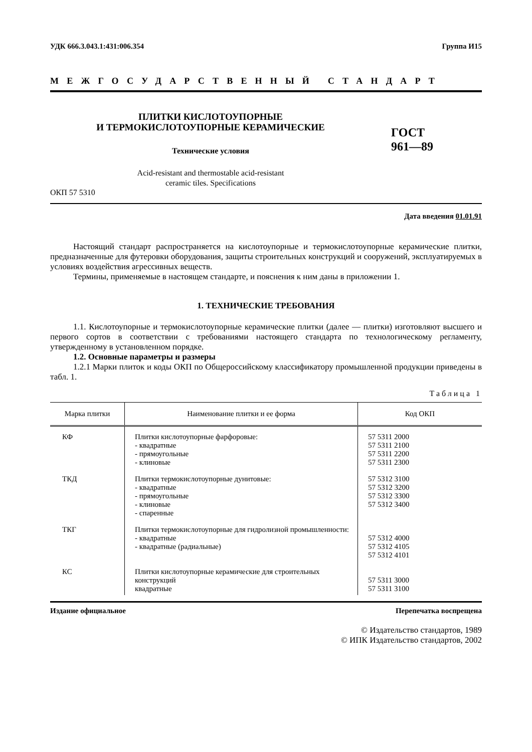УДК 666.3.043.1:431:006.354 Группа И15
МЕЖГОСУДАРСТВЕННЫЙ СТАНДАРТ
ПЛИТКИ КИСЛОТОУПОРНЫЕ
И ТЕРМОКИСЛОТОУПОРНЫЕ КЕРАМИЧЕСКИЕ
Технические условия
ГОСТ
961—89
Acid-resistant and thermostable acid-resistant
ceramic tiles. Specifications
ОКП 57 5310
Дата введения 01.01.91
Настоящий стандарт распространяется на кислотоупорные и термокислотоупорные керамические плитки, предназначенные для футеровки оборудования, защиты строительных конструкций и сооружений, эксплуатируемых в условиях воздействия агрессивных веществ.
Термины, применяемые в настоящем стандарте, и пояснения к ним даны в приложении 1.
1. ТЕХНИЧЕСКИЕ ТРЕБОВАНИЯ
1.1. Кислотоупорные и термокислотоупорные керамические плитки (далее — плитки) изготовляют высшего и первого сортов в соответствии с требованиями настоящего стандарта по технологическому регламенту, утвержденному в установленном порядке.
1.2. Основные параметры и размеры
1.2.1 Марки плиток и коды ОКП по Общероссийскому классификатору промышленной продукции приведены в табл. 1.
Таблица 1
| Марка плитки | Наименование плитки и ее форма | Код ОКП |
| --- | --- | --- |
| КФ | Плитки кислотоупорные фарфоровые: - квадратные - прямоугольные - клиновые | 57 5311 2000 57 5311 2100 57 5311 2200 57 5311 2300 |
| ТКД | Плитки термокислотоупорные дунитовые: - квадратные - прямоугольные - клиновые - спаренные | 57 5312 3100 57 5312 3200 57 5312 3300 57 5312 3400 |
| ТКГ | Плитки термокислотоупорные для гидролизной промышленности: - квадратные - квадратные (радиальные) | 57 5312 4000 57 5312 4105 57 5312 4101 |
| КС | Плитки кислотоупорные керамические для строительных конструкций квадратные | 57 5311 3000 57 5311 3100 |
Издание официальное Перепечатка воспрещена
© Издательство стандартов, 1989
© ИПК Издательство стандартов, 2002